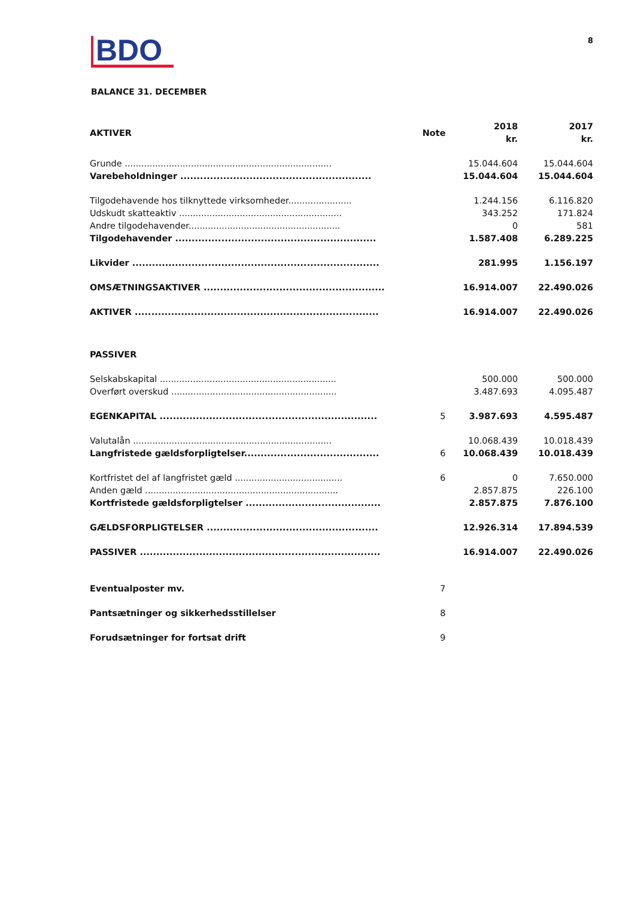BDO
8
BALANCE 31. DECEMBER
| AKTIVER | Note | 2018 kr. | 2017 kr. |
| --- | --- | --- | --- |
| Grunde ........................................................................... | | 15.044.604 | 15.044.604 |
| Varebeholdninger .......................................................... | | 15.044.604 | 15.044.604 |
| Tilgodehavende hos tilknyttede virksomheder....................... | | 1.244.156 | 6.116.820 |
| Udskudt skatteaktiv ........................................................... | | 343.252 | 171.824 |
| Andre tilgodehavender....................................................... | | 0 | 581 |
| Tilgodehavender ............................................................. | | 1.587.408 | 6.289.225 |
| Likvider ........................................................................... | | 281.995 | 1.156.197 |
| OMSÆTNINGSAKTIVER ....................................................... | | 16.914.007 | 22.490.026 |
| AKTIVER .......................................................................... | | 16.914.007 | 22.490.026 |
| PASSIVER | | | |
| Selskabskapital ................................................................ | | 500.000 | 500.000 |
| Overført overskud ............................................................ | | 3.487.693 | 4.095.487 |
| EGENKAPITAL .................................................................. | 5 | 3.987.693 | 4.595.487 |
| Valutalån ........................................................................ | | 10.068.439 | 10.018.439 |
| Langfristede gældsforpligtelser......................................... | 6 | 10.068.439 | 10.018.439 |
| Kortfristet del af langfristet gæld ....................................... | 6 | 0 | 7.650.000 |
| Anden gæld ...................................................................... | | 2.857.875 | 226.100 |
| Kortfristede gældsforpligtelser ......................................... | | 2.857.875 | 7.876.100 |
| GÆLDSFORPLIGTELSER .................................................... | | 12.926.314 | 17.894.539 |
| PASSIVER ......................................................................... | | 16.914.007 | 22.490.026 |
| Eventualposter mv. | 7 | | |
| Pantsætninger og sikkerhedsstillelser | 8 | | |
| Forudsætninger for fortsat drift | 9 | | |